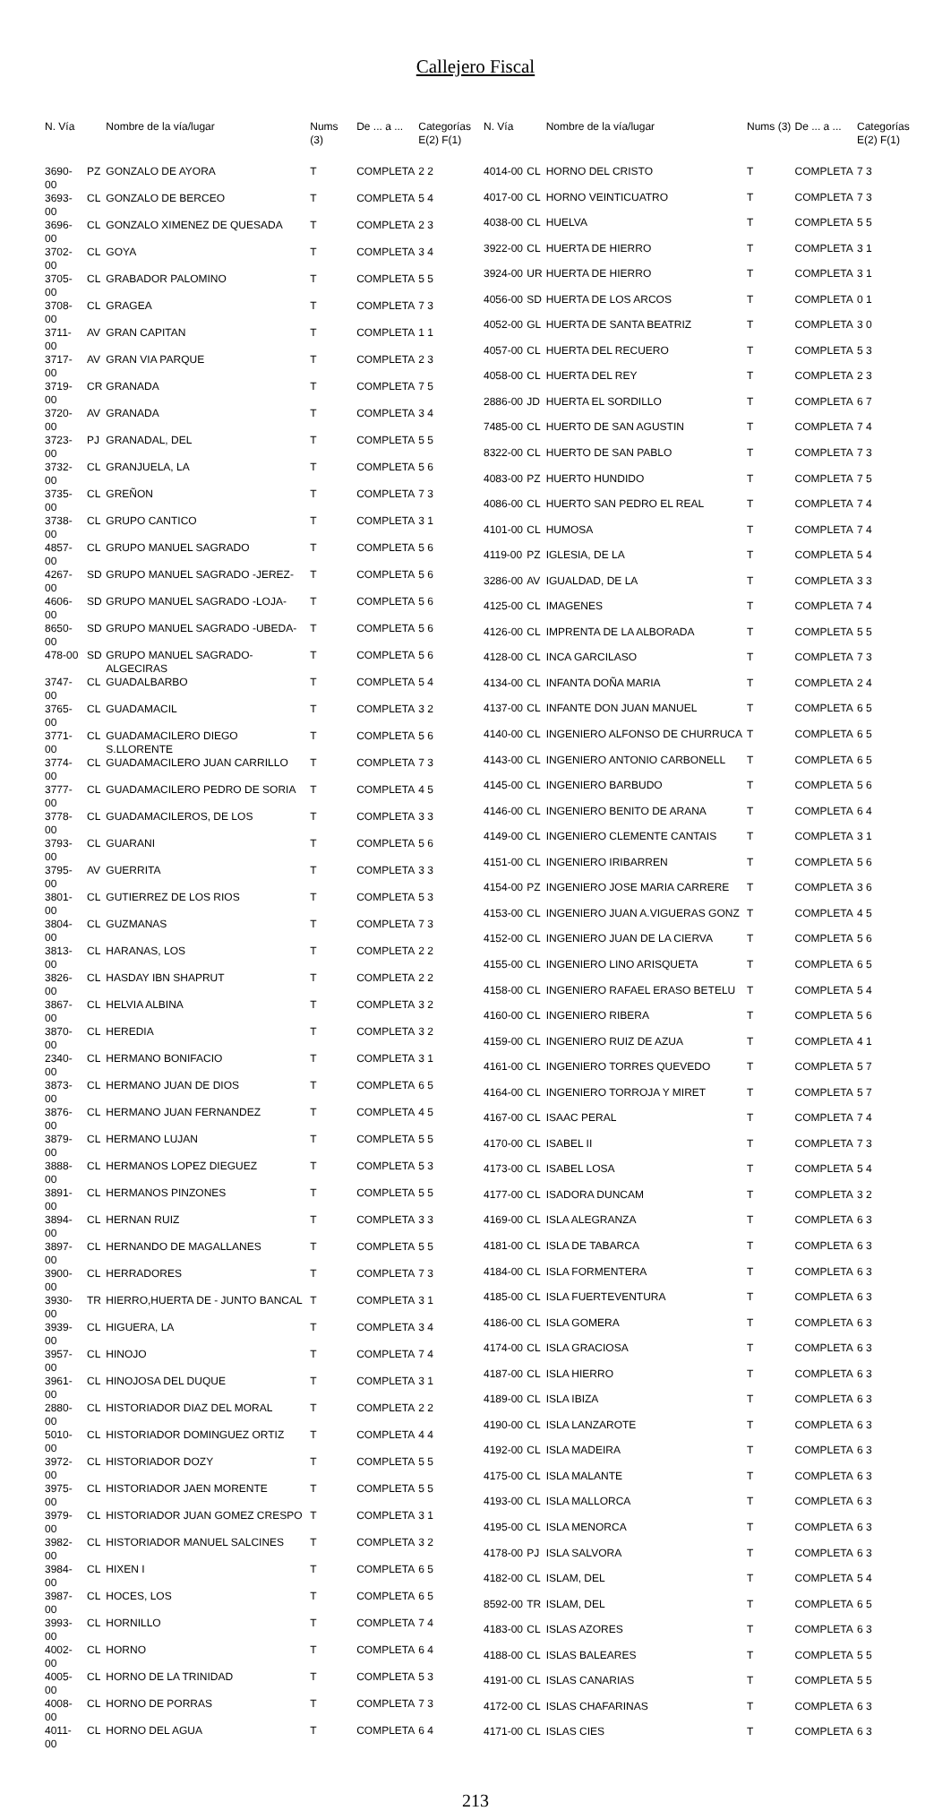Callejero Fiscal
| N. Vía | | Nombre de la vía/lugar | Nums (3) | De ... a ... | Categorías E(2) F(1) |
| --- | --- | --- | --- | --- | --- |
| 3690-00 | PZ | GONZALO DE AYORA | T | COMPLETA | 2 2 |
| 3693-00 | CL | GONZALO DE BERCEO | T | COMPLETA | 5 4 |
| 3696-00 | CL | GONZALO XIMENEZ DE QUESADA | T | COMPLETA | 2 3 |
| 3702-00 | CL | GOYA | T | COMPLETA | 3 4 |
| 3705-00 | CL | GRABADOR PALOMINO | T | COMPLETA | 5 5 |
| 3708-00 | CL | GRAGEA | T | COMPLETA | 7 3 |
| 3711-00 | AV | GRAN CAPITAN | T | COMPLETA | 1 1 |
| 3717-00 | AV | GRAN VIA PARQUE | T | COMPLETA | 2 3 |
| 3719-00 | CR | GRANADA | T | COMPLETA | 7 5 |
| 3720-00 | AV | GRANADA | T | COMPLETA | 3 4 |
| 3723-00 | PJ | GRANADAL, DEL | T | COMPLETA | 5 5 |
| 3732-00 | CL | GRANJUELA, LA | T | COMPLETA | 5 6 |
| 3735-00 | CL | GREÑON | T | COMPLETA | 7 3 |
| 3738-00 | CL | GRUPO CANTICO | T | COMPLETA | 3 1 |
| 4857-00 | CL | GRUPO MANUEL SAGRADO | T | COMPLETA | 5 6 |
| 4267-00 | SD | GRUPO MANUEL SAGRADO -JEREZ- | T | COMPLETA | 5 6 |
| 4606-00 | SD | GRUPO MANUEL SAGRADO -LOJA- | T | COMPLETA | 5 6 |
| 8650-00 | SD | GRUPO MANUEL SAGRADO -UBEDA- | T | COMPLETA | 5 6 |
| 478-00 | SD | GRUPO MANUEL SAGRADO-ALGECIRAS | T | COMPLETA | 5 6 |
| 3747-00 | CL | GUADALBARBO | T | COMPLETA | 5 4 |
| 3765-00 | CL | GUADAMACIL | T | COMPLETA | 3 2 |
| 3771-00 | CL | GUADAMACILERO DIEGO S.LLORENTE | T | COMPLETA | 5 6 |
| 3774-00 | CL | GUADAMACILERO JUAN CARRILLO | T | COMPLETA | 7 3 |
| 3777-00 | CL | GUADAMACILERO PEDRO DE SORIA | T | COMPLETA | 4 5 |
| 3778-00 | CL | GUADAMACILEROS, DE LOS | T | COMPLETA | 3 3 |
| 3793-00 | CL | GUARANI | T | COMPLETA | 5 6 |
| 3795-00 | AV | GUERRITA | T | COMPLETA | 3 3 |
| 3801-00 | CL | GUTIERREZ DE LOS RIOS | T | COMPLETA | 5 3 |
| 3804-00 | CL | GUZMANAS | T | COMPLETA | 7 3 |
| 3813-00 | CL | HARANAS, LOS | T | COMPLETA | 2 2 |
| 3826-00 | CL | HASDAY IBN SHAPRUT | T | COMPLETA | 2 2 |
| 3867-00 | CL | HELVIA ALBINA | T | COMPLETA | 3 2 |
| 3870-00 | CL | HEREDIA | T | COMPLETA | 3 2 |
| 2340-00 | CL | HERMANO BONIFACIO | T | COMPLETA | 3 1 |
| 3873-00 | CL | HERMANO JUAN DE DIOS | T | COMPLETA | 6 5 |
| 3876-00 | CL | HERMANO JUAN FERNANDEZ | T | COMPLETA | 4 5 |
| 3879-00 | CL | HERMANO LUJAN | T | COMPLETA | 5 5 |
| 3888-00 | CL | HERMANOS LOPEZ DIEGUEZ | T | COMPLETA | 5 3 |
| 3891-00 | CL | HERMANOS PINZONES | T | COMPLETA | 5 5 |
| 3894-00 | CL | HERNAN RUIZ | T | COMPLETA | 3 3 |
| 3897-00 | CL | HERNANDO DE MAGALLANES | T | COMPLETA | 5 5 |
| 3900-00 | CL | HERRADORES | T | COMPLETA | 7 3 |
| 3930-00 | TR | HIERRO,HUERTA DE - JUNTO BANCAL | T | COMPLETA | 3 1 |
| 3939-00 | CL | HIGUERA, LA | T | COMPLETA | 3 4 |
| 3957-00 | CL | HINOJO | T | COMPLETA | 7 4 |
| 3961-00 | CL | HINOJOSA DEL DUQUE | T | COMPLETA | 3 1 |
| 2880-00 | CL | HISTORIADOR DIAZ DEL MORAL | T | COMPLETA | 2 2 |
| 5010-00 | CL | HISTORIADOR DOMINGUEZ ORTIZ | T | COMPLETA | 4 4 |
| 3972-00 | CL | HISTORIADOR DOZY | T | COMPLETA | 5 5 |
| 3975-00 | CL | HISTORIADOR JAEN MORENTE | T | COMPLETA | 5 5 |
| 3979-00 | CL | HISTORIADOR JUAN GOMEZ CRESPO | T | COMPLETA | 3 1 |
| 3982-00 | CL | HISTORIADOR MANUEL SALCINES | T | COMPLETA | 3 2 |
| 3984-00 | CL | HIXEN I | T | COMPLETA | 6 5 |
| 3987-00 | CL | HOCES, LOS | T | COMPLETA | 6 5 |
| 3993-00 | CL | HORNILLO | T | COMPLETA | 7 4 |
| 4002-00 | CL | HORNO | T | COMPLETA | 6 4 |
| 4005-00 | CL | HORNO DE LA TRINIDAD | T | COMPLETA | 5 3 |
| 4008-00 | CL | HORNO DE PORRAS | T | COMPLETA | 7 3 |
| 4011-00 | CL | HORNO DEL AGUA | T | COMPLETA | 6 4 |
| N. Vía | | Nombre de la vía/lugar | Nums (3) | De ... a ... | Categorías E(2) F(1) |
| --- | --- | --- | --- | --- | --- |
| 4014-00 | CL | HORNO DEL CRISTO | T | COMPLETA | 7 3 |
| 4017-00 | CL | HORNO VEINTICUATRO | T | COMPLETA | 7 3 |
| 4038-00 | CL | HUELVA | T | COMPLETA | 5 5 |
| 3922-00 | CL | HUERTA DE HIERRO | T | COMPLETA | 3 1 |
| 3924-00 | UR | HUERTA DE HIERRO | T | COMPLETA | 3 1 |
| 4056-00 | SD | HUERTA DE LOS ARCOS | T | COMPLETA | 0 1 |
| 4052-00 | GL | HUERTA DE SANTA BEATRIZ | T | COMPLETA | 3 0 |
| 4057-00 | CL | HUERTA DEL RECUERO | T | COMPLETA | 5 3 |
| 4058-00 | CL | HUERTA DEL REY | T | COMPLETA | 2 3 |
| 2886-00 | JD | HUERTA EL SORDILLO | T | COMPLETA | 6 7 |
| 7485-00 | CL | HUERTO DE SAN AGUSTIN | T | COMPLETA | 7 4 |
| 8322-00 | CL | HUERTO DE SAN PABLO | T | COMPLETA | 7 3 |
| 4083-00 | PZ | HUERTO HUNDIDO | T | COMPLETA | 7 5 |
| 4086-00 | CL | HUERTO SAN PEDRO EL REAL | T | COMPLETA | 7 4 |
| 4101-00 | CL | HUMOSA | T | COMPLETA | 7 4 |
| 4119-00 | PZ | IGLESIA, DE LA | T | COMPLETA | 5 4 |
| 3286-00 | AV | IGUALDAD, DE LA | T | COMPLETA | 3 3 |
| 4125-00 | CL | IMAGENES | T | COMPLETA | 7 4 |
| 4126-00 | CL | IMPRENTA DE LA ALBORADA | T | COMPLETA | 5 5 |
| 4128-00 | CL | INCA GARCILASO | T | COMPLETA | 7 3 |
| 4134-00 | CL | INFANTA DOÑA MARIA | T | COMPLETA | 2 4 |
| 4137-00 | CL | INFANTE DON JUAN MANUEL | T | COMPLETA | 6 5 |
| 4140-00 | CL | INGENIERO ALFONSO DE CHURRUCA | T | COMPLETA | 6 5 |
| 4143-00 | CL | INGENIERO ANTONIO CARBONELL | T | COMPLETA | 6 5 |
| 4145-00 | CL | INGENIERO BARBUDO | T | COMPLETA | 5 6 |
| 4146-00 | CL | INGENIERO BENITO DE ARANA | T | COMPLETA | 6 4 |
| 4149-00 | CL | INGENIERO CLEMENTE CANTAIS | T | COMPLETA | 3 1 |
| 4151-00 | CL | INGENIERO IRIBARREN | T | COMPLETA | 5 6 |
| 4154-00 | PZ | INGENIERO JOSE MARIA CARRERE | T | COMPLETA | 3 6 |
| 4153-00 | CL | INGENIERO JUAN A.VIGUERAS GONZ | T | COMPLETA | 4 5 |
| 4152-00 | CL | INGENIERO JUAN DE LA CIERVA | T | COMPLETA | 5 6 |
| 4155-00 | CL | INGENIERO LINO ARISQUETA | T | COMPLETA | 6 5 |
| 4158-00 | CL | INGENIERO RAFAEL ERASO BETELU | T | COMPLETA | 5 4 |
| 4160-00 | CL | INGENIERO RIBERA | T | COMPLETA | 5 6 |
| 4159-00 | CL | INGENIERO RUIZ DE AZUA | T | COMPLETA | 4 1 |
| 4161-00 | CL | INGENIERO TORRES QUEVEDO | T | COMPLETA | 5 7 |
| 4164-00 | CL | INGENIERO TORROJA Y MIRET | T | COMPLETA | 5 7 |
| 4167-00 | CL | ISAAC PERAL | T | COMPLETA | 7 4 |
| 4170-00 | CL | ISABEL II | T | COMPLETA | 7 3 |
| 4173-00 | CL | ISABEL LOSA | T | COMPLETA | 5 4 |
| 4177-00 | CL | ISADORA DUNCAM | T | COMPLETA | 3 2 |
| 4169-00 | CL | ISLA ALEGRANZA | T | COMPLETA | 6 3 |
| 4181-00 | CL | ISLA DE TABARCA | T | COMPLETA | 6 3 |
| 4184-00 | CL | ISLA FORMENTERA | T | COMPLETA | 6 3 |
| 4185-00 | CL | ISLA FUERTEVENTURA | T | COMPLETA | 6 3 |
| 4186-00 | CL | ISLA GOMERA | T | COMPLETA | 6 3 |
| 4174-00 | CL | ISLA GRACIOSA | T | COMPLETA | 6 3 |
| 4187-00 | CL | ISLA HIERRO | T | COMPLETA | 6 3 |
| 4189-00 | CL | ISLA IBIZA | T | COMPLETA | 6 3 |
| 4190-00 | CL | ISLA LANZAROTE | T | COMPLETA | 6 3 |
| 4192-00 | CL | ISLA MADEIRA | T | COMPLETA | 6 3 |
| 4175-00 | CL | ISLA MALANTE | T | COMPLETA | 6 3 |
| 4193-00 | CL | ISLA MALLORCA | T | COMPLETA | 6 3 |
| 4195-00 | CL | ISLA MENORCA | T | COMPLETA | 6 3 |
| 4178-00 | PJ | ISLA SALVORA | T | COMPLETA | 6 3 |
| 4182-00 | CL | ISLAM, DEL | T | COMPLETA | 5 4 |
| 8592-00 | TR | ISLAM, DEL | T | COMPLETA | 6 5 |
| 4183-00 | CL | ISLAS AZORES | T | COMPLETA | 6 3 |
| 4188-00 | CL | ISLAS BALEARES | T | COMPLETA | 5 5 |
| 4191-00 | CL | ISLAS CANARIAS | T | COMPLETA | 5 5 |
| 4172-00 | CL | ISLAS CHAFARINAS | T | COMPLETA | 6 3 |
| 4171-00 | CL | ISLAS CIES | T | COMPLETA | 6 3 |
213